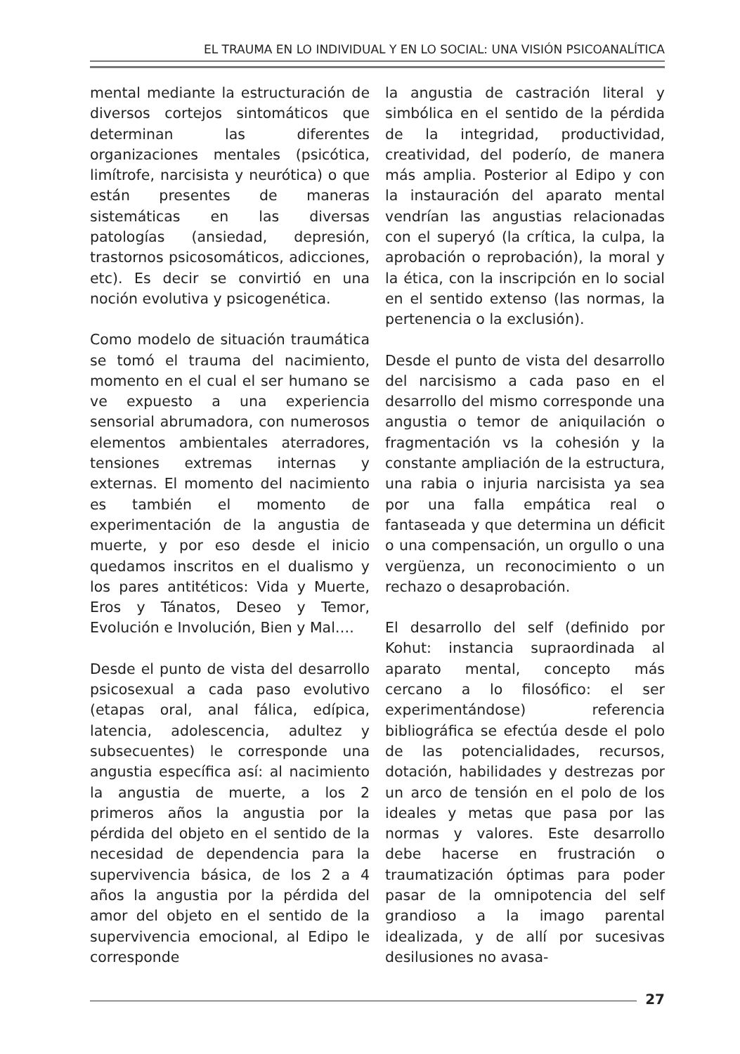EL TRAUMA EN LO INDIVIDUAL Y EN LO SOCIAL: UNA VISIÓN PSICOANALÍTICA
mental mediante la estructuración de diversos cortejos sintomáticos que determinan las diferentes organizaciones mentales (psicótica, limítrofe, narcisista y neurótica) o que están presentes de maneras sistemáticas en las diversas patologías (ansiedad, depresión, trastornos psicosomáticos, adicciones, etc). Es decir se convirtió en una noción evolutiva y psicogenética.
Como modelo de situación traumática se tomó el trauma del nacimiento, momento en el cual el ser humano se ve expuesto a una experiencia sensorial abrumadora, con numerosos elementos ambientales aterradores, tensiones extremas internas y externas. El momento del nacimiento es también el momento de experimentación de la angustia de muerte, y por eso desde el inicio quedamos inscritos en el dualismo y los pares antitéticos: Vida y Muerte, Eros y Tánatos, Deseo y Temor, Evolución e Involución, Bien y Mal….
Desde el punto de vista del desarrollo psicosexual a cada paso evolutivo (etapas oral, anal fálica, edípica, latencia, adolescencia, adultez y subsecuentes) le corresponde una angustia específica así: al nacimiento la angustia de muerte, a los 2 primeros años la angustia por la pérdida del objeto en el sentido de la necesidad de dependencia para la supervivencia básica, de los 2 a 4 años la angustia por la pérdida del amor del objeto en el sentido de la supervivencia emocional, al Edipo le corresponde
la angustia de castración literal y simbólica en el sentido de la pérdida de la integridad, productividad, creatividad, del poderío, de manera más amplia. Posterior al Edipo y con la instauración del aparato mental vendrían las angustias relacionadas con el superyó (la crítica, la culpa, la aprobación o reprobación), la moral y la ética, con la inscripción en lo social en el sentido extenso (las normas, la pertenencia o la exclusión).
Desde el punto de vista del desarrollo del narcisismo a cada paso en el desarrollo del mismo corresponde una angustia o temor de aniquilación o fragmentación vs la cohesión y la constante ampliación de la estructura, una rabia o injuria narcisista ya sea por una falla empática real o fantaseada y que determina un déficit o una compensación, un orgullo o una vergüenza, un reconocimiento o un rechazo o desaprobación.
El desarrollo del self (definido por Kohut: instancia supraordinada al aparato mental, concepto más cercano a lo filosófico: el ser experimentándose) referencia bibliográfica se efectúa desde el polo de las potencialidades, recursos, dotación, habilidades y destrezas por un arco de tensión en el polo de los ideales y metas que pasa por las normas y valores. Este desarrollo debe hacerse en frustración o traumatización óptimas para poder pasar de la omnipotencia del self grandioso a la imago parental idealizada, y de allí por sucesivas desilusiones no avasa-
27